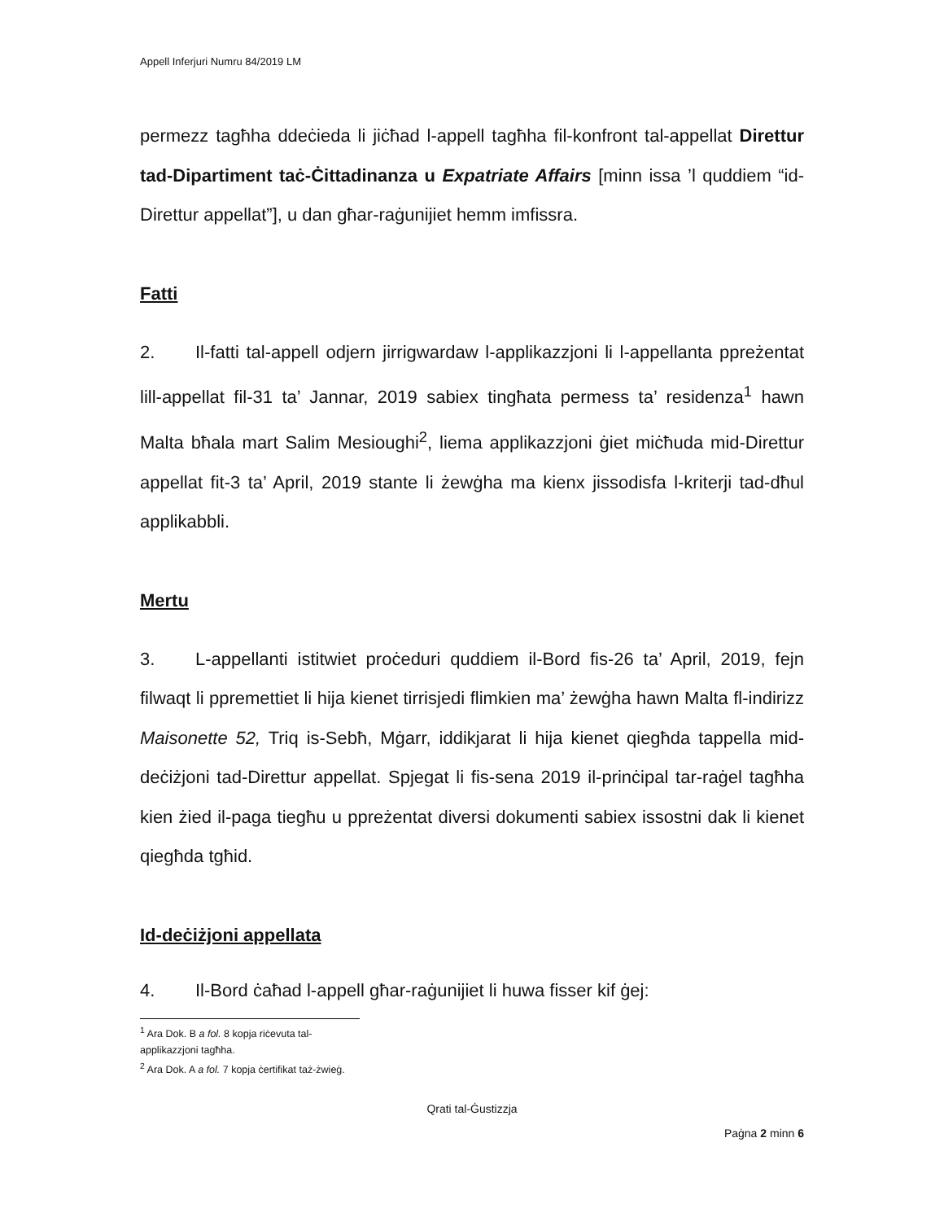Appell Inferjuri Numru 84/2019 LM
permezz tagħha ddeċieda li jiċħad l-appell tagħha fil-konfront tal-appellat Direttur tad-Dipartiment taċ-Ċittadinanza u Expatriate Affairs [minn issa ’l quddiem “id-Direttur appellat”], u dan għar-raġunijiet hemm imfissra.
Fatti
2. Il-fatti tal-appell odjern jirrigwardaw l-applikazzjoni li l-appellanta ppreżentat lill-appellat fil-31 ta’ Jannar, 2019 sabiex tingħata permess ta’ residenza<sup>1</sup> hawn Malta bħala mart Salim Mesioughi<sup>2</sup>, liema applikazzjoni ġiet miċħuda mid-Direttur appellat fit-3 ta’ April, 2019 stante li żewġha ma kienx jissodisfa l-kriterji tad-dħul applikabbli.
Mertu
3. L-appellanti istitwiet proċeduri quddiem il-Bord fis-26 ta’ April, 2019, fejn filwaqt li ppremettiet li hija kienet tirrisjedi flimkien ma’ żewġha hawn Malta fl-indirizz Maisonette 52, Triq is-Sebħ, Mġarr, iddikjarat li hija kienet qiegħda tappella mid-deċiżjoni tad-Direttur appellat. Spjegat li fis-sena 2019 il-prinċipal tar-raġel tagħha kien żied il-paga tiegħu u ppreżentat diversi dokumenti sabiex issostni dak li kienet qiegħda tgħid.
Id-deċiżjoni appellata
4. Il-Bord ċaħad l-appell għar-raġunijiet li huwa fisser kif ġej:
<sup>1</sup> Ara Dok. B a fol. 8 kopja riċevuta tal-applikazzjoni tagħha.
<sup>2</sup> Ara Dok. A a fol. 7 kopja ċertifikat taż-żwieġ.
Qrati tal-Ġustizzja
Paġna 2 minn 6